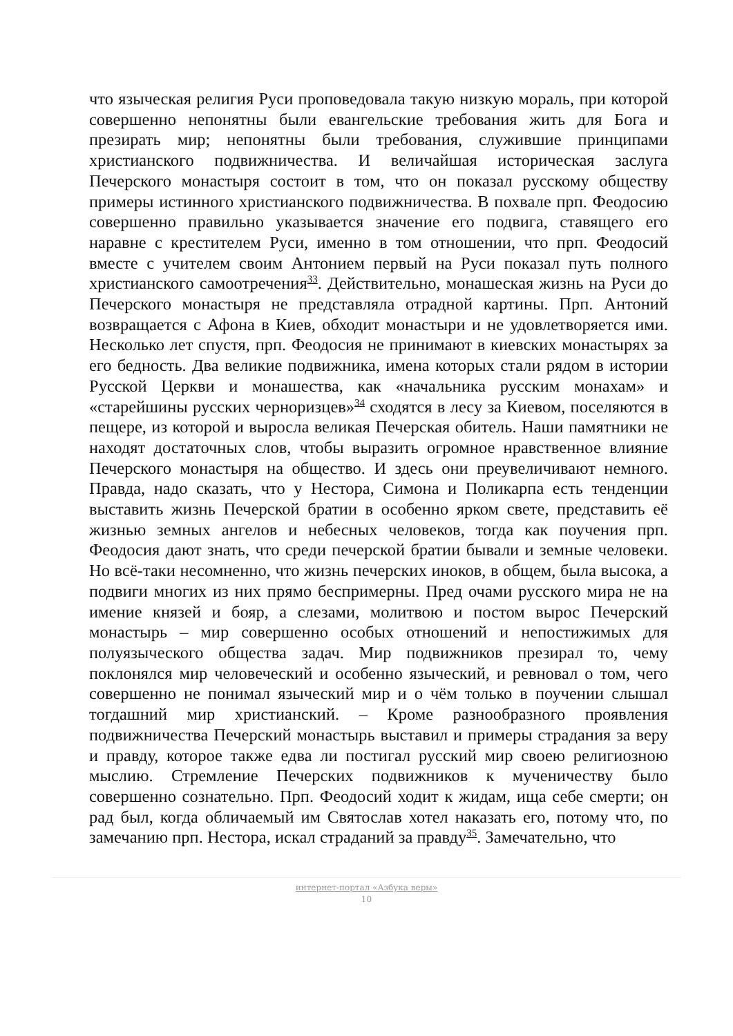что языческая религия Руси проповедовала такую низкую мораль, при которой совершенно непонятны были евангельские требования жить для Бога и презирать мир; непонятны были требования, служившие принципами христианского подвижничества. И величайшая историческая заслуга Печерского монастыря состоит в том, что он показал русскому обществу примеры истинного христианского подвижничества. В похвале прп. Феодосию совершенно правильно указывается значение его подвига, ставящего его наравне с крестителем Руси, именно в том отношении, что прп. Феодосий вместе с учителем своим Антонием первый на Руси показал путь полного христианского самоотречения<sup>33</sup>. Действительно, монашеская жизнь на Руси до Печерского монастыря не представляла отрадной картины. Прп. Антоний возвращается с Афона в Киев, обходит монастыри и не удовлетворяется ими. Несколько лет спустя, прп. Феодосия не принимают в киевских монастырях за его бедность. Два великие подвижника, имена которых стали рядом в истории Русской Церкви и монашества, как «начальника русским монахам» и «старейшины русских черноризцев»<sup>34</sup> сходятся в лесу за Киевом, поселяются в пещере, из которой и выросла великая Печерская обитель. Наши памятники не находят достаточных слов, чтобы выразить огромное нравственное влияние Печерского монастыря на общество. И здесь они преувеличивают немного. Правда, надо сказать, что у Нестора, Симона и Поликарпа есть тенденции выставить жизнь Печерской братии в особенно ярком свете, представить её жизнью земных ангелов и небесных человеков, тогда как поучения прп. Феодосия дают знать, что среди печерской братии бывали и земные человеки. Но всё-таки несомненно, что жизнь печерских иноков, в общем, была высока, а подвиги многих из них прямо беспримерны. Пред очами русского мира не на имение князей и бояр, а слезами, молитвою и постом вырос Печерский монастырь – мир совершенно особых отношений и непостижимых для полуязыческого общества задач. Мир подвижников презирал то, чему поклонялся мир человеческий и особенно языческий, и ревновал о том, чего совершенно не понимал языческий мир и о чём только в поучении слышал тогдашний мир христианский. – Кроме разнообразного проявления подвижничества Печерский монастырь выставил и примеры страдания за веру и правду, которое также едва ли постигал русский мир своею религиозною мыслию. Стремление Печерских подвижников к мученичеству было совершенно сознательно. Прп. Феодосий ходит к жидам, ища себе смерти; он рад был, когда обличаемый им Святослав хотел наказать его, потому что, по замечанию прп. Нестора, искал страданий за правду<sup>35</sup>. Замечательно, что
интернет-портал «Азбука веры»
10